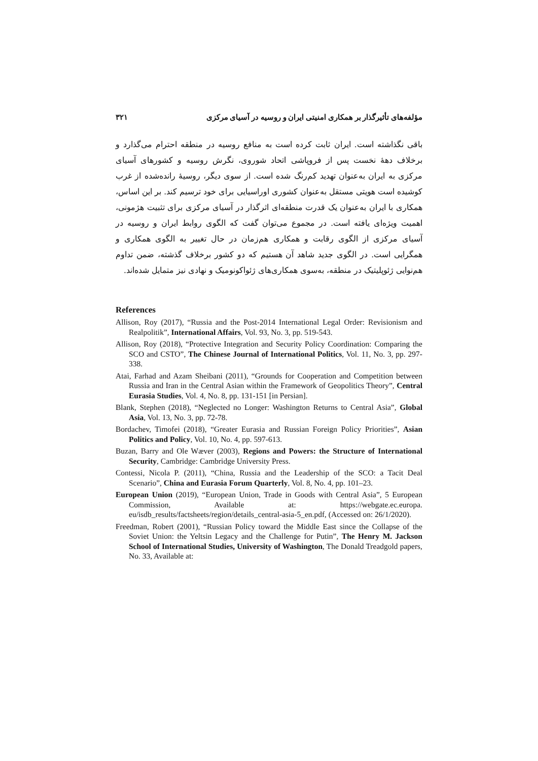مؤلفه‌های تأثیرگذار بر همکاری امنیتی ایران و روسیه در آسیای مرکزی ۳۲۱
باقی نگذاشته است. ایران ثابت کرده است به منافع روسیه در منطقه احترام می‌گذارد و برخلاف دههٔ نخست پس از فروپاشی اتحاد شوروی، نگرش روسیه و کشورهای آسیای مرکزی به ایران به‌عنوان تهدید کم‌رنگ شده است. از سوی دیگر، روسیهٔ رانده‌شده از غرب کوشیده است هویتی مستقل به‌عنوان کشوری اوراسیایی برای خود ترسیم کند. بر این اساس، همکاری با ایران به‌عنوان یک قدرت منطقه‌ای اثرگذار در آسیای مرکزی برای تثبیت هژمونی، اهمیت ویژه‌ای یافته است. در مجموع می‌توان گفت که الگوی روابط ایران و روسیه در آسیای مرکزی از الگوی رقابت و همکاری هم‌زمان در حال تغییر به الگوی همکاری و همگرایی است. در الگوی جدید شاهد آن هستیم که دو کشور برخلاف گذشته، ضمن تداوم هم‌نوایی ژئوپلیتیک در منطقه، به‌سوی همکاری‌های ژئواکونومیک و نهادی نیز متمایل شده‌اند.
References
Allison, Roy (2017), “Russia and the Post-2014 International Legal Order: Revisionism and Realpolitik”, International Affairs, Vol. 93, No. 3, pp. 519-543.
Allison, Roy (2018), “Protective Integration and Security Policy Coordination: Comparing the SCO and CSTO”, The Chinese Journal of International Politics, Vol. 11, No. 3, pp. 297-338.
Atai, Farhad and Azam Sheibani (2011), “Grounds for Cooperation and Competition between Russia and Iran in the Central Asian within the Framework of Geopolitics Theory”, Central Eurasia Studies, Vol. 4, No. 8, pp. 131-151 [in Persian].
Blank, Stephen (2018), “Neglected no Longer: Washington Returns to Central Asia”, Global Asia, Vol. 13, No. 3, pp. 72-78.
Bordachev, Timofei (2018), “Greater Eurasia and Russian Foreign Policy Priorities”, Asian Politics and Policy, Vol. 10, No. 4, pp. 597-613.
Buzan, Barry and Ole Wæver (2003), Regions and Powers: the Structure of International Security, Cambridge: Cambridge University Press.
Contessi, Nicola P. (2011), “China, Russia and the Leadership of the SCO: a Tacit Deal Scenario”, China and Eurasia Forum Quarterly, Vol. 8, No. 4, pp. 101–23.
European Union (2019), “European Union, Trade in Goods with Central Asia”, 5 European Commission, Available at: https://webgate.ec.europa. eu/isdb_results/factsheets/region/details_central-asia-5_en.pdf, (Accessed on: 26/1/2020).
Freedman, Robert (2001), “Russian Policy toward the Middle East since the Collapse of the Soviet Union: the Yeltsin Legacy and the Challenge for Putin”, The Henry M. Jackson School of International Studies, University of Washington, The Donald Treadgold papers, No. 33, Available at: